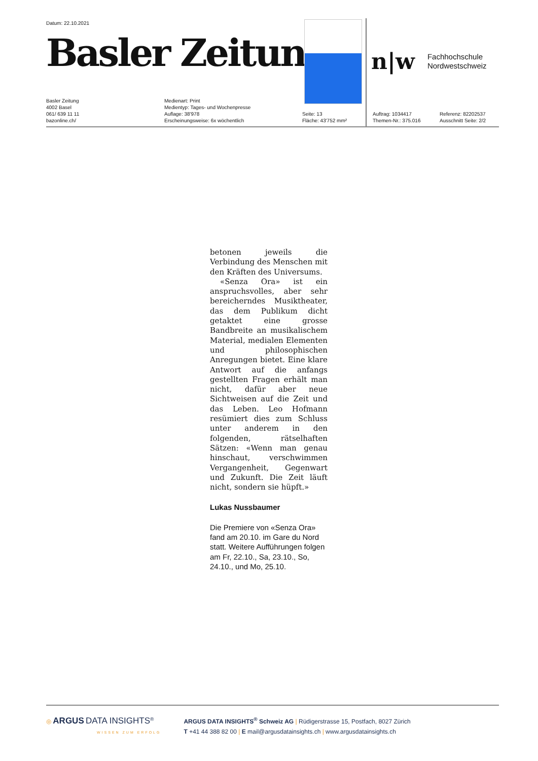Datum: 22.10.2021
Basler Zeitung
n|w
Fachhochschule
Nordwestschweiz
Basler Zeitung
4002 Basel
061/ 639 11 11
bazonline.ch/
Medienart: Print
Medientyp: Tages- und Wochenpresse
Auflage: 38'978
Erscheinungsweise: 6x wöchentlich
Seite: 13
Fläche: 43'752 mm²
Auftrag: 1034417
Themen-Nr.: 375.016
Referenz: 82202537
Ausschnitt Seite: 2/2
betonen jeweils die Verbindung des Menschen mit den Kräften des Universums.
«Senza Ora» ist ein anspruchsvolles, aber sehr bereicherndes Musiktheater, das dem Publikum dicht getaktet eine grosse Bandbreite an musikalischem Material, medialen Elementen und philosophischen Anregungen bietet. Eine klare Antwort auf die anfangs gestellten Fragen erhält man nicht, dafür aber neue Sichtweisen auf die Zeit und das Leben. Leo Hofmann resümiert dies zum Schluss unter anderem in den folgenden, rätselhaften Sätzen: «Wenn man genau hinschaut, verschwimmen Vergangenheit, Gegenwart und Zukunft. Die Zeit läuft nicht, sondern sie hüpft.»
Lukas Nussbaumer
Die Premiere von «Senza Ora» fand am 20.10. im Gare du Nord statt. Weitere Aufführungen folgen am Fr, 22.10., Sa, 23.10., So, 24.10., und Mo, 25.10.
◎ ARGUS DATA INSIGHTS<sup>®</sup>
WISSEN ZUM ERFOLG
ARGUS DATA INSIGHTS<sup>®</sup> Schweiz AG | Rüdigerstrasse 15, Postfach, 8027 Zürich
T +41 44 388 82 00 | E mail@argusdatainsights.ch | www.argusdatainsights.ch